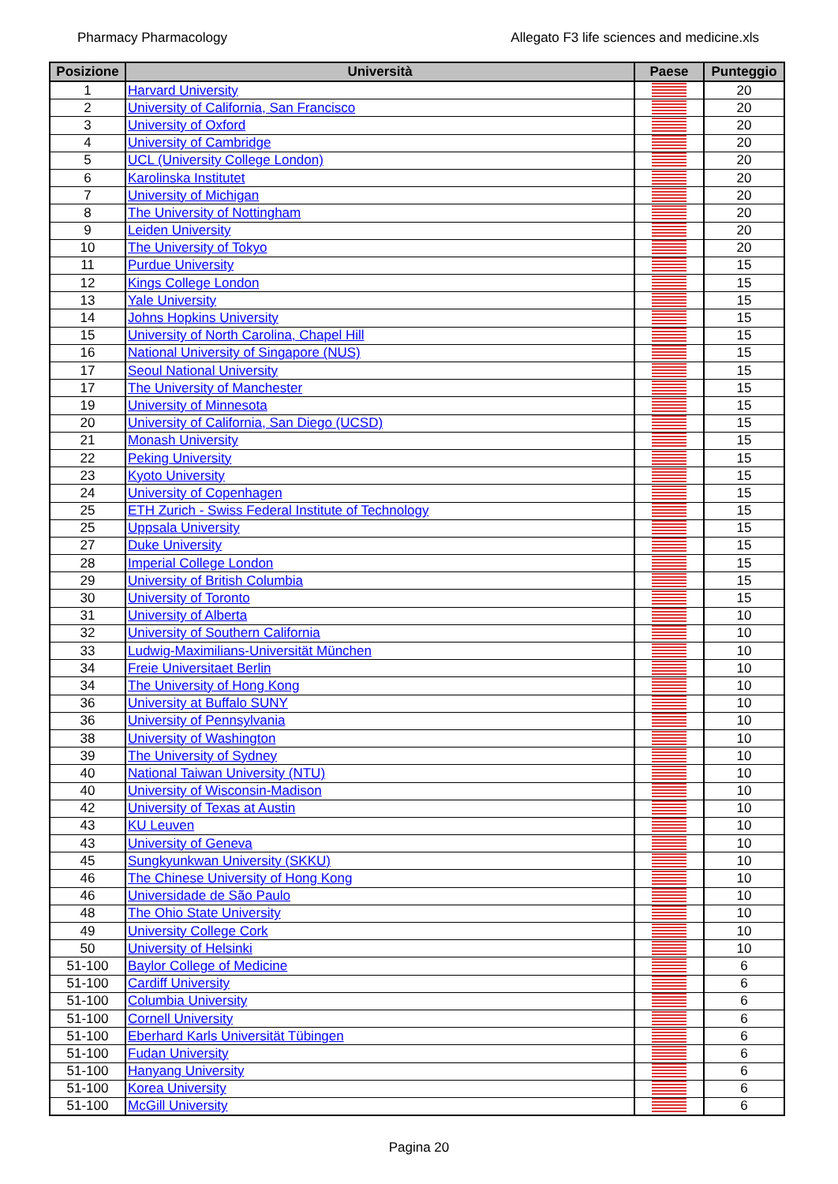Pharmacy Pharmacology Allegato F3 life sciences and medicine.xls
| Posizione | Università | Paese | Punteggio |
| --- | --- | --- | --- |
| 1 | Harvard University | | 20 |
| 2 | University of California, San Francisco | | 20 |
| 3 | University of Oxford | | 20 |
| 4 | University of Cambridge | | 20 |
| 5 | UCL (University College London) | | 20 |
| 6 | Karolinska Institutet | | 20 |
| 7 | University of Michigan | | 20 |
| 8 | The University of Nottingham | | 20 |
| 9 | Leiden University | | 20 |
| 10 | The University of Tokyo | | 20 |
| 11 | Purdue University | | 15 |
| 12 | Kings College London | | 15 |
| 13 | Yale University | | 15 |
| 14 | Johns Hopkins University | | 15 |
| 15 | University of North Carolina, Chapel Hill | | 15 |
| 16 | National University of Singapore (NUS) | | 15 |
| 17 | Seoul National University | | 15 |
| 17 | The University of Manchester | | 15 |
| 19 | University of Minnesota | | 15 |
| 20 | University of California, San Diego (UCSD) | | 15 |
| 21 | Monash University | | 15 |
| 22 | Peking University | | 15 |
| 23 | Kyoto University | | 15 |
| 24 | University of Copenhagen | | 15 |
| 25 | ETH Zurich - Swiss Federal Institute of Technology | | 15 |
| 25 | Uppsala University | | 15 |
| 27 | Duke University | | 15 |
| 28 | Imperial College London | | 15 |
| 29 | University of British Columbia | | 15 |
| 30 | University of Toronto | | 15 |
| 31 | University of Alberta | | 10 |
| 32 | University of Southern California | | 10 |
| 33 | Ludwig-Maximilians-Universität München | | 10 |
| 34 | Freie Universitaet Berlin | | 10 |
| 34 | The University of Hong Kong | | 10 |
| 36 | University at Buffalo SUNY | | 10 |
| 36 | University of Pennsylvania | | 10 |
| 38 | University of Washington | | 10 |
| 39 | The University of Sydney | | 10 |
| 40 | National Taiwan University (NTU) | | 10 |
| 40 | University of Wisconsin-Madison | | 10 |
| 42 | University of Texas at Austin | | 10 |
| 43 | KU Leuven | | 10 |
| 43 | University of Geneva | | 10 |
| 45 | Sungkyunkwan University (SKKU) | | 10 |
| 46 | The Chinese University of Hong Kong | | 10 |
| 46 | Universidade de São Paulo | | 10 |
| 48 | The Ohio State University | | 10 |
| 49 | University College Cork | | 10 |
| 50 | University of Helsinki | | 10 |
| 51-100 | Baylor College of Medicine | | 6 |
| 51-100 | Cardiff University | | 6 |
| 51-100 | Columbia University | | 6 |
| 51-100 | Cornell University | | 6 |
| 51-100 | Eberhard Karls Universität Tübingen | | 6 |
| 51-100 | Fudan University | | 6 |
| 51-100 | Hanyang University | | 6 |
| 51-100 | Korea University | | 6 |
| 51-100 | McGill University | | 6 |
Pagina 20